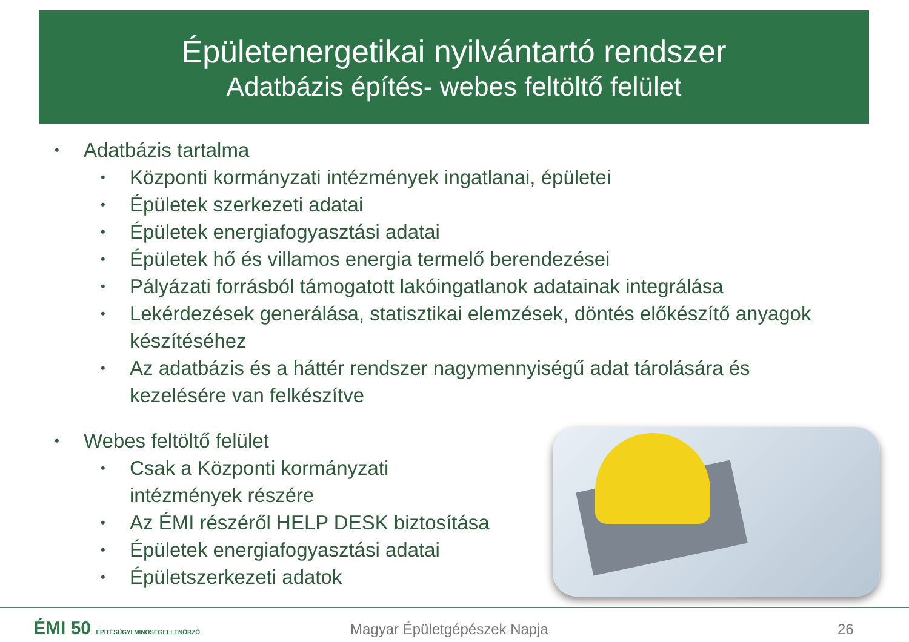Épületenergetikai nyilvántartó rendszer
Adatbázis építés- webes feltöltő felület
• Adatbázis tartalma
• Központi kormányzati intézmények ingatlanai, épületei
• Épületek szerkezeti adatai
• Épületek energiafogyasztási adatai
• Épületek hő és villamos energia termelő berendezései
• Pályázati forrásból támogatott lakóingatlanok adatainak integrálása
• Lekérdezések generálása, statisztikai elemzések, döntés előkészítő anyagok készítéséhez
• Az adatbázis és a háttér rendszer nagymennyiségű adat tárolására és kezelésére van felkészítve
• Webes feltöltő felület
• Csak a Központi kormányzati intézmények részére
• Az ÉMI részéről HELP DESK biztosítása
• Épületek energiafogyasztási adatai
• Épületszerkezeti adatok
ÉMI 50 ÉPÍTÉSÜGYI MINŐSÉGELLENŐRZŐ
Magyar Épületgépészek Napja 26